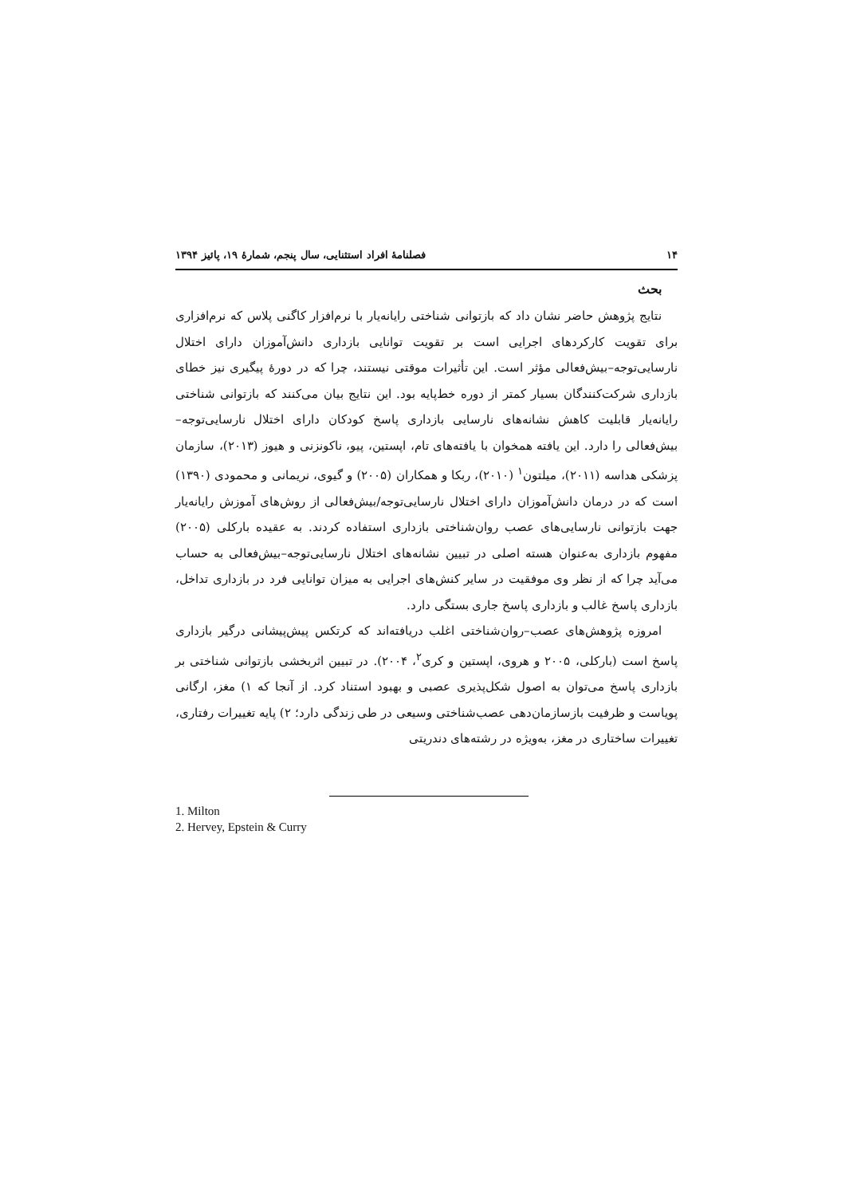۱۴ فصلنامهٔ افراد استثنایی، سال پنجم، شمارهٔ ۱۹، پائیز ۱۳۹۴
بحث
نتایج پژوهش حاضر نشان داد که بازتوانی شناختی رایانه‌یار با نرم‌افزار کاگنی پلاس که نرم‌افزاری برای تقویت کارکردهای اجرایی است بر تقویت توانایی بازداری دانش‌آموزان دارای اختلال نارسایی‌توجه–بیش‌فعالی مؤثر است. این تأثیرات موقتی نیستند، چرا که در دورهٔ پیگیری نیز خطای بازداری شرکت‌کنندگان بسیار کمتر از دوره خط‌پایه بود. این نتایج بیان می‌کنند که بازتوانی شناختی رایانه‌یار قابلیت کاهش نشانه‌های نارسایی بازداری پاسخ کودکان دارای اختلال نارسایی‌توجه–بیش‌فعالی را دارد. این یافته همخوان با یافته‌های تام، اپستین، پیو، ناکونزنی و هیوز (۲۰۱۳)، سازمان پزشکی هداسه (۲۰۱۱)، میلتون<sup>۱</sup> (۲۰۱۰)، ربکا و همکاران (۲۰۰۵) و گیوی، نریمانی و محمودی (۱۳۹۰) است که در درمان دانش‌آموزان دارای اختلال نارسایی‌توجه/بیش‌فعالی از روش‌های آموزش رایانه‌یار جهت بازتوانی نارسایی‌های عصب روان‌شناختی بازداری استفاده کردند. به عقیده بارکلی (۲۰۰۵) مفهوم بازداری به‌عنوان هسته اصلی در تبیین نشانه‌های اختلال نارسایی‌توجه–بیش‌فعالی به حساب می‌آید چرا که از نظر وی موفقیت در سایر کنش‌های اجرایی به میزان توانایی فرد در بازداری تداخل، بازداری پاسخ غالب و بازداری پاسخ جاری بستگی دارد.
امروزه پژوهش‌های عصب–روان‌شناختی اغلب دریافته‌اند که کرتکس پیش‌پیشانی درگیر بازداری پاسخ است (بارکلی، ۲۰۰۵ و هروی، اپستین و کری<sup>۲</sup>، ۲۰۰۴). در تبیین اثربخشی بازتوانی شناختی بر بازداری پاسخ می‌توان به اصول شکل‌پذیری عصبی و بهبود استناد کرد. از آنجا که ۱) مغز، ارگانی پویاست و ظرفیت بازسازمان‌دهی عصب‌شناختی وسیعی در طی زندگی دارد؛ ۲) پایه تغییرات رفتاری، تغییرات ساختاری در مغز، به‌ویژه در رشته‌های دندریتی
1. Milton
2. Hervey, Epstein & Curry